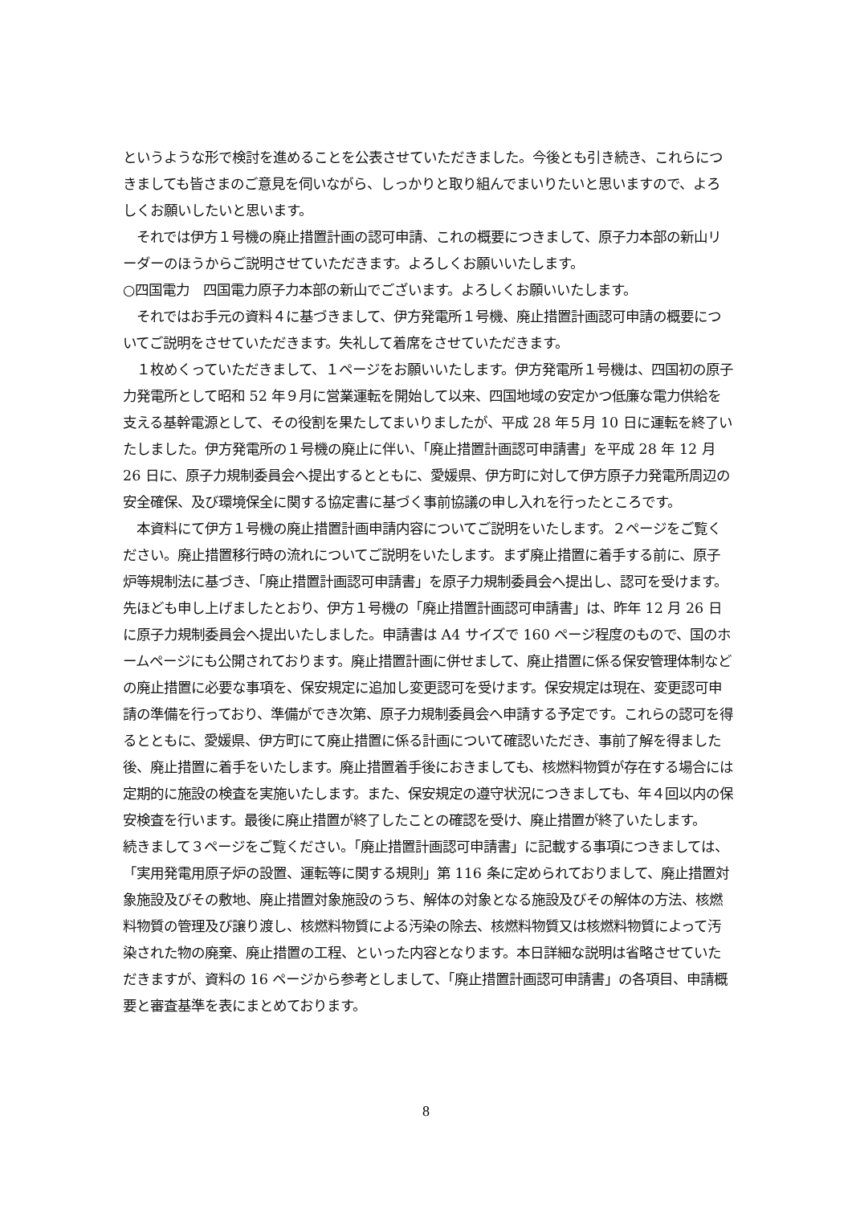というような形で検討を進めることを公表させていただきました。今後とも引き続き、これらにつきましても皆さまのご意見を伺いながら、しっかりと取り組んでまいりたいと思いますので、よろしくお願いしたいと思います。
　それでは伊方１号機の廃止措置計画の認可申請、これの概要につきまして、原子力本部の新山リーダーのほうからご説明させていただきます。よろしくお願いいたします。
○四国電力　四国電力原子力本部の新山でございます。よろしくお願いいたします。
　それではお手元の資料４に基づきまして、伊方発電所１号機、廃止措置計画認可申請の概要についてご説明をさせていただきます。失礼して着席をさせていただきます。
　１枚めくっていただきまして、１ページをお願いいたします。伊方発電所１号機は、四国初の原子力発電所として昭和 52 年９月に営業運転を開始して以来、四国地域の安定かつ低廉な電力供給を支える基幹電源として、その役割を果たしてまいりましたが、平成 28 年５月 10 日に運転を終了いたしました。伊方発電所の１号機の廃止に伴い、「廃止措置計画認可申請書」を平成 28 年 12 月 26 日に、原子力規制委員会へ提出するとともに、愛媛県、伊方町に対して伊方原子力発電所周辺の安全確保、及び環境保全に関する協定書に基づく事前協議の申し入れを行ったところです。
　本資料にて伊方１号機の廃止措置計画申請内容についてご説明をいたします。２ページをご覧ください。廃止措置移行時の流れについてご説明をいたします。まず廃止措置に着手する前に、原子炉等規制法に基づき、「廃止措置計画認可申請書」を原子力規制委員会へ提出し、認可を受けます。先ほども申し上げましたとおり、伊方１号機の「廃止措置計画認可申請書」は、昨年 12 月 26 日に原子力規制委員会へ提出いたしました。申請書は A4 サイズで 160 ページ程度のもので、国のホームページにも公開されております。廃止措置計画に併せまして、廃止措置に係る保安管理体制などの廃止措置に必要な事項を、保安規定に追加し変更認可を受けます。保安規定は現在、変更認可申請の準備を行っており、準備ができ次第、原子力規制委員会へ申請する予定です。これらの認可を得るとともに、愛媛県、伊方町にて廃止措置に係る計画について確認いただき、事前了解を得ました後、廃止措置に着手をいたします。廃止措置着手後におきましても、核燃料物質が存在する場合には定期的に施設の検査を実施いたします。また、保安規定の遵守状況につきましても、年４回以内の保安検査を行います。最後に廃止措置が終了したことの確認を受け、廃止措置が終了いたします。
続きまして３ページをご覧ください。「廃止措置計画認可申請書」に記載する事項につきましては、「実用発電用原子炉の設置、運転等に関する規則」第 116 条に定められておりまして、廃止措置対象施設及びその敷地、廃止措置対象施設のうち、解体の対象となる施設及びその解体の方法、核燃料物質の管理及び譲り渡し、核燃料物質による汚染の除去、核燃料物質又は核燃料物質によって汚染された物の廃棄、廃止措置の工程、といった内容となります。本日詳細な説明は省略させていただきますが、資料の 16 ページから参考としまして、「廃止措置計画認可申請書」の各項目、申請概要と審査基準を表にまとめております。
8